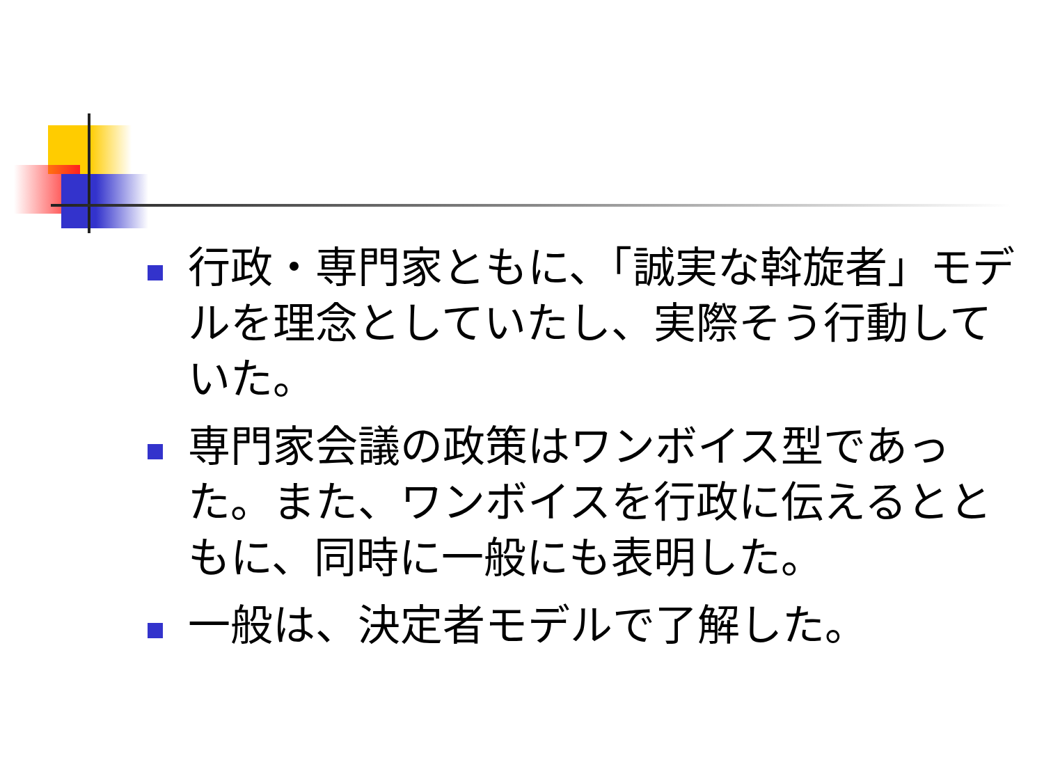行政・専門家ともに、「誠実な斡旋者」モデルを理念としていたし、実際そう行動していた。
専門家会議の政策はワンボイス型であった。また、ワンボイスを行政に伝えるとともに、同時に一般にも表明した。
一般は、決定者モデルで了解した。